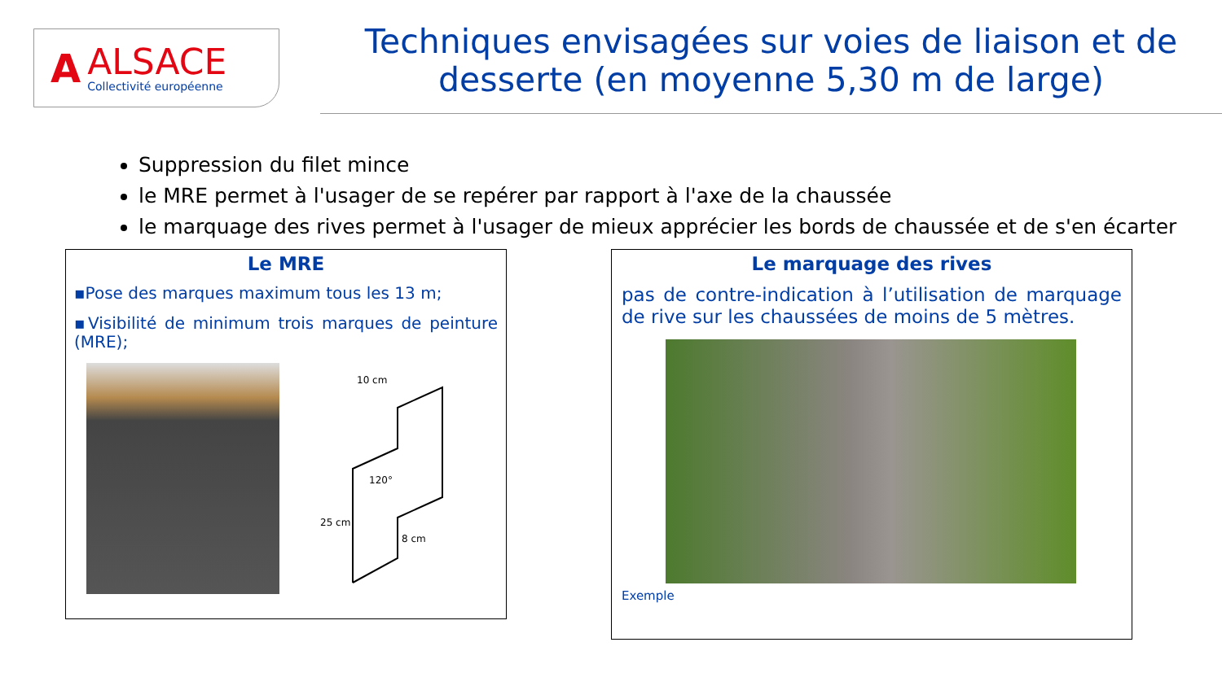A
ALSACE
Collectivité européenne
Techniques envisagées sur voies de liaison et de desserte (en moyenne 5,30 m de large)
Suppression du filet mince
le MRE permet à l'usager de se repérer par rapport à l'axe de la chaussée
le marquage des rives permet à l'usager de mieux apprécier les bords de chaussée et de s'en écarter
Le MRE
▪Pose des marques maximum tous les 13 m;
▪Visibilité de minimum trois marques de peinture (MRE);
10 cm
120°
25 cm
8 cm
Le marquage des rives
pas de contre-indication à l’utilisation de marquage de rive sur les chaussées de moins de 5 mètres.
Exemple